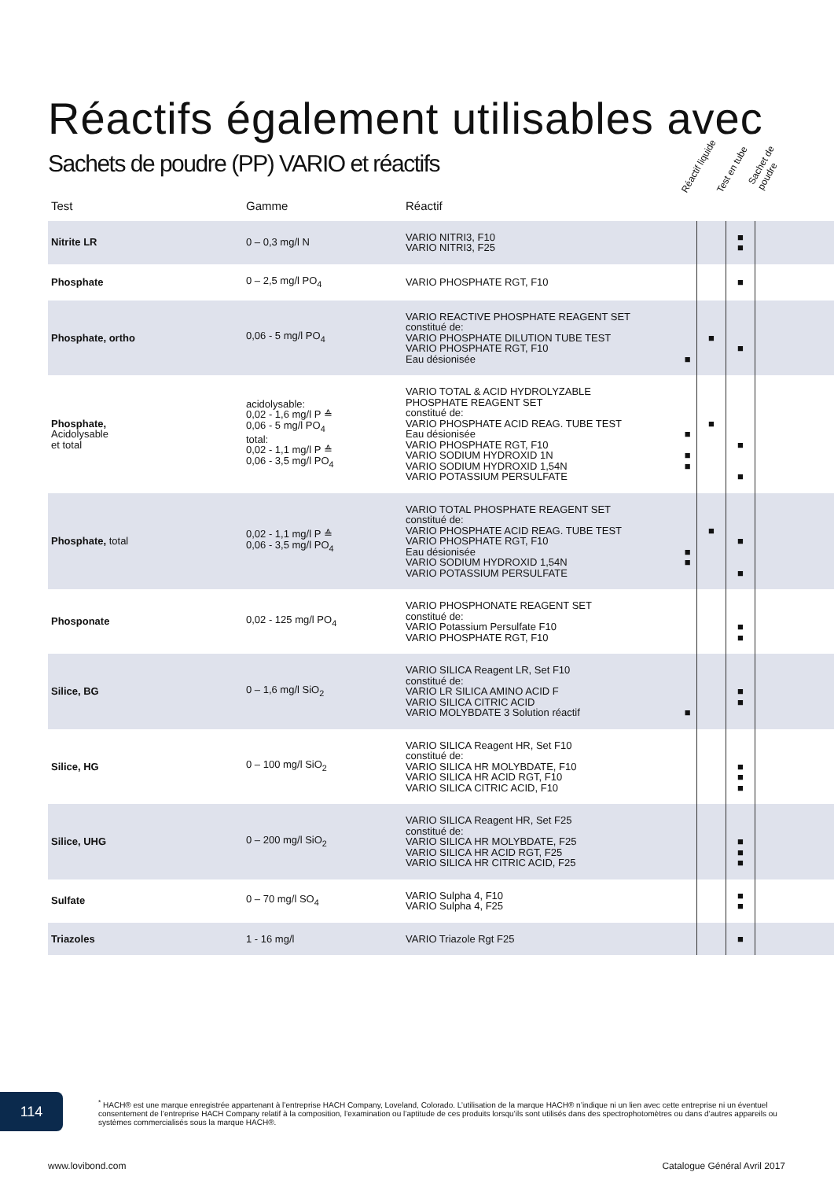Réactifs également utilisables avec
Sachets de poudre (PP) VARIO et réactifs
Réactif liquide Test en tube Sachet de poudre
| Test | Gamme | Réactif | | | | |
| --- | --- | --- | --- | --- | --- | --- |
| Nitrite LR | 0 – 0,3 mg/l N | VARIO NITRI3, F10 VARIO NITRI3, F25 | | | ■ ■ | |
| Phosphate | 0 – 2,5 mg/l PO<sub>4</sub> | VARIO PHOSPHATE RGT, F10 | | | ■ | |
| Phosphate, ortho | 0,06 - 5 mg/l PO<sub>4</sub> | VARIO REACTIVE PHOSPHATE REAGENT SET constitué de: VARIO PHOSPHATE DILUTION TUBE TEST VARIO PHOSPHATE RGT, F10 Eau désionisée | ■ | ■ | ■ | |
| Phosphate, Acidolysable et total | acidolysable: 0,02 - 1,6 mg/l P ≙ 0,06 - 5 mg/l PO<sub>4</sub> total: 0,02 - 1,1 mg/l P ≙ 0,06 - 3,5 mg/l PO<sub>4</sub> | VARIO TOTAL & ACID HYDROLYZABLE PHOSPHATE REAGENT SET constitué de: VARIO PHOSPHATE ACID REAG. TUBE TEST Eau désionisée VARIO PHOSPHATE RGT, F10 VARIO SODIUM HYDROXID 1N VARIO SODIUM HYDROXID 1,54N VARIO POTASSIUM PERSULFATE | ■ ■ ■ | ■ | ■ ■ | |
| Phosphate, total | 0,02 - 1,1 mg/l P ≙ 0,06 - 3,5 mg/l PO<sub>4</sub> | VARIO TOTAL PHOSPHATE REAGENT SET constitué de: VARIO PHOSPHATE ACID REAG. TUBE TEST VARIO PHOSPHATE RGT, F10 Eau désionisée VARIO SODIUM HYDROXID 1,54N VARIO POTASSIUM PERSULFATE | ■ ■ | ■ | ■ ■ | |
| Phosponate | 0,02 - 125 mg/l PO<sub>4</sub> | VARIO PHOSPHONATE REAGENT SET constitué de: VARIO Potassium Persulfate F10 VARIO PHOSPHATE RGT, F10 | | | ■ ■ | |
| Silice, BG | 0 – 1,6 mg/l SiO<sub>2</sub> | VARIO SILICA Reagent LR, Set F10 constitué de: VARIO LR SILICA AMINO ACID F VARIO SILICA CITRIC ACID VARIO MOLYBDATE 3 Solution réactif | ■ | | ■ ■ | |
| Silice, HG | 0 – 100 mg/l SiO<sub>2</sub> | VARIO SILICA Reagent HR, Set F10 constitué de: VARIO SILICA HR MOLYBDATE, F10 VARIO SILICA HR ACID RGT, F10 VARIO SILICA CITRIC ACID, F10 | | | ■ ■ ■ | |
| Silice, UHG | 0 – 200 mg/l SiO<sub>2</sub> | VARIO SILICA Reagent HR, Set F25 constitué de: VARIO SILICA HR MOLYBDATE, F25 VARIO SILICA HR ACID RGT, F25 VARIO SILICA HR CITRIC ACID, F25 | | | ■ ■ ■ | |
| Sulfate | 0 – 70 mg/l SO<sub>4</sub> | VARIO Sulpha 4, F10 VARIO Sulpha 4, F25 | | | ■ ■ | |
| Triazoles | 1 - 16 mg/l | VARIO Triazole Rgt F25 | | | ■ | |
114
<sup>*</sup> HACH® est une marque enregistrée appartenant à l’entreprise HACH Company, Loveland, Colorado. L’utilisation de la marque HACH® n’indique ni un lien avec cette entreprise ni un éventuel consentement de l’entreprise HACH Company relatif à la composition, l’examination ou l’aptitude de ces produits lorsqu’ils sont utilisés dans des spectrophotomètres ou dans d’autres appareils ou systèmes commercialisés sous la marque HACH®.
www.lovibond.com Catalogue Général Avril 2017